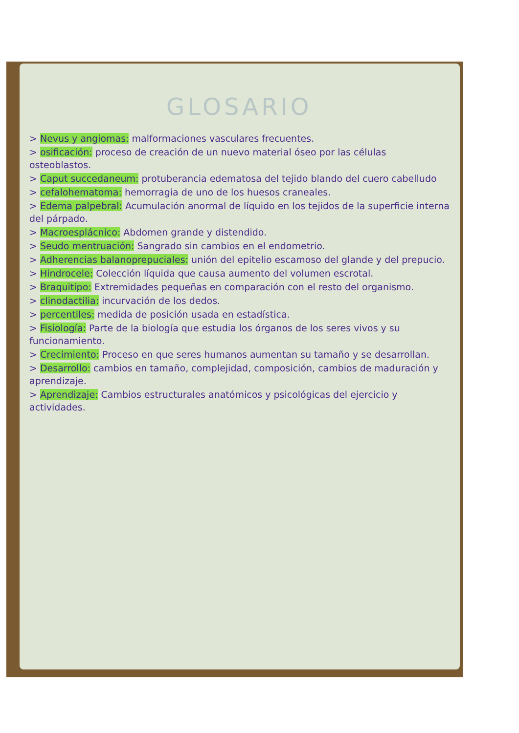GLOSARIO
> Nevus y angiomas: malformaciones vasculares frecuentes.
> osificación: proceso de creación de un nuevo material óseo por las células osteoblastos.
> Caput succedaneum: protuberancia edematosa del tejido blando del cuero cabelludo
> cefalohematoma: hemorragia de uno de los huesos craneales.
> Edema palpebral: Acumulación anormal de líquido en los tejidos de la superficie interna del párpado.
> Macroesplácnico: Abdomen grande y distendido.
> Seudo mentruación: Sangrado sin cambios en el endometrio.
> Adherencias balanoprepuciales: unión del epitelio escamoso del glande y del prepucio.
> Hindrocele: Colección líquida que causa aumento del volumen escrotal.
> Braquitipo: Extremidades pequeñas en comparación con el resto del organismo.
> clinodactilia: incurvación de los dedos.
> percentiles: medida de posición usada en estadística.
> Fisiología: Parte de la biología que estudia los órganos de los seres vivos y su funcionamiento.
> Crecimiento: Proceso en que seres humanos aumentan su tamaño y se desarrollan.
> Desarrollo: cambios en tamaño, complejidad, composición, cambios de maduración y aprendizaje.
> Aprendizaje: Cambios estructurales anatómicos y psicológicas del ejercicio y actividades.